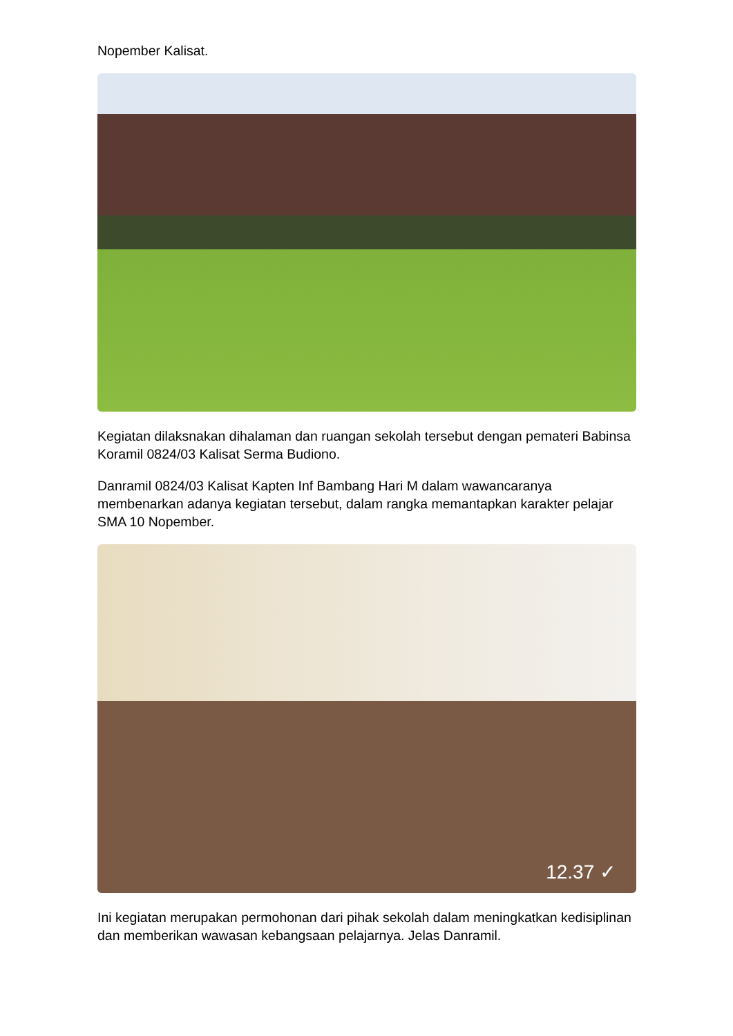Nopember Kalisat.
Kegiatan dilaksnakan dihalaman dan ruangan sekolah tersebut dengan pemateri Babinsa Koramil 0824/03 Kalisat Serma Budiono.
Danramil 0824/03 Kalisat Kapten Inf Bambang Hari M dalam wawancaranya membenarkan adanya kegiatan tersebut, dalam rangka memantapkan karakter pelajar SMA 10 Nopember.
12.37 ✓
Ini kegiatan merupakan permohonan dari pihak sekolah dalam meningkatkan kedisiplinan dan memberikan wawasan kebangsaan pelajarnya. Jelas Danramil.